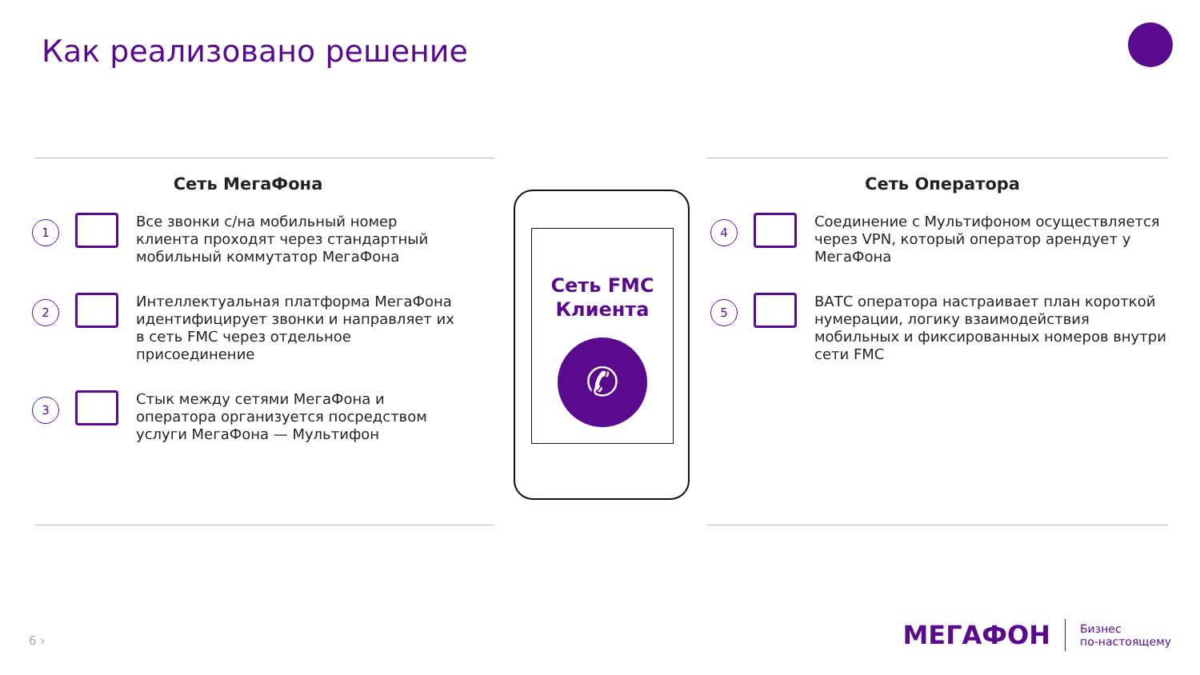Как реализовано решение
Сеть МегаФона
1 Все звонки с/на мобильный номер клиента проходят через стандартный мобильный коммутатор МегаФона
2 Интеллектуальная платформа МегаФона идентифицирует звонки и направляет их в сеть FMC через отдельное присоединение
3 Стык между сетями МегаФона и оператора организуется посредством услуги МегаФона — Мультифон
Сеть FMC
Клиента
✆
Сеть Оператора
4 Соединение с Мультифоном осуществляется через VPN, который оператор арендует у МегаФона
5 ВАТС оператора настраивает план короткой нумерации, логику взаимодействия мобильных и фиксированных номеров внутри сети FMC
6 ›
МЕГАФОН Бизнес
по-настоящему